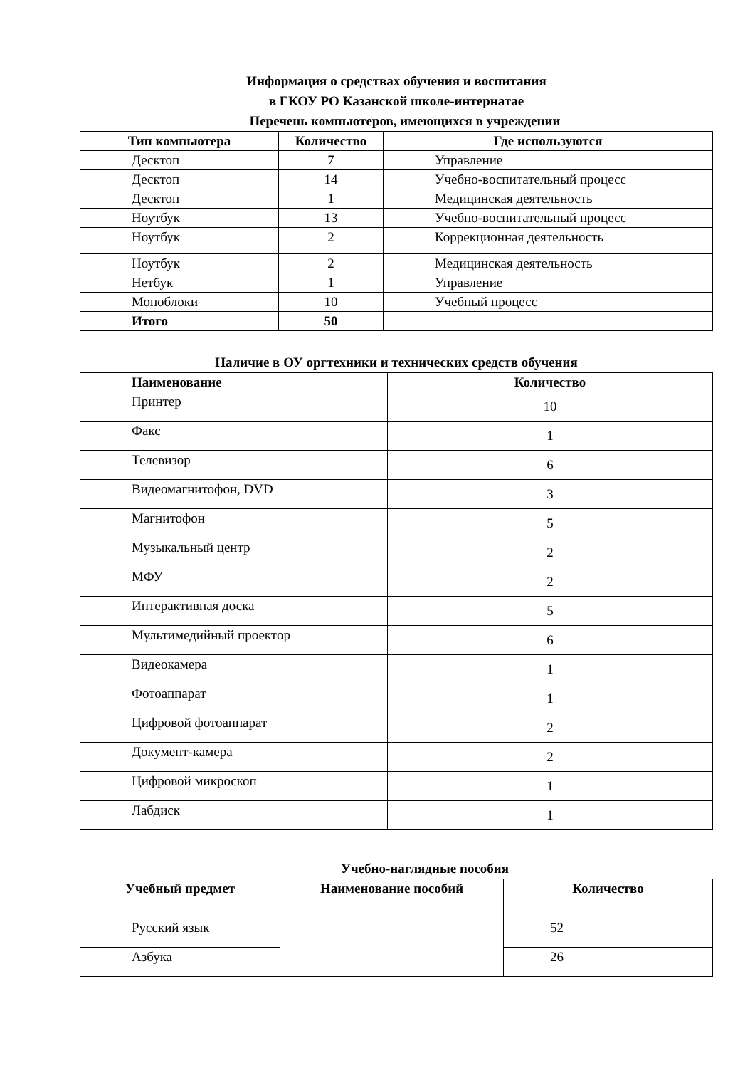Информация о средствах обучения и воспитания
в ГКОУ РО Казанской школе-интернатае
Перечень компьютеров, имеющихся в учреждении
| Тип компьютера | Количество | Где используются |
| --- | --- | --- |
| Десктоп | 7 | Управление |
| Десктоп | 14 | Учебно-воспитательный процесс |
| Десктоп | 1 | Медицинская деятельность |
| Ноутбук | 13 | Учебно-воспитательный процесс |
| Ноутбук | 2 | Коррекционная деятельность |
| Ноутбук | 2 | Медицинская деятельность |
| Нетбук | 1 | Управление |
| Моноблоки | 10 | Учебный процесс |
| Итого | 50 | |
Наличие в ОУ оргтехники и технических средств обучения
| Наименование | Количество |
| --- | --- |
| Принтер | 10 |
| Факс | 1 |
| Телевизор | 6 |
| Видеомагнитофон, DVD | 3 |
| Магнитофон | 5 |
| Музыкальный центр | 2 |
| МФУ | 2 |
| Интерактивная доска | 5 |
| Мультимедийный проектор | 6 |
| Видеокамера | 1 |
| Фотоаппарат | 1 |
| Цифровой фотоаппарат | 2 |
| Документ-камера | 2 |
| Цифровой микроскоп | 1 |
| Лабдиск | 1 |
Учебно-наглядные пособия
| Учебный предмет | Наименование пособий | Количество |
| --- | --- | --- |
| Русский язык | | 52 |
| Азбука | | 26 |